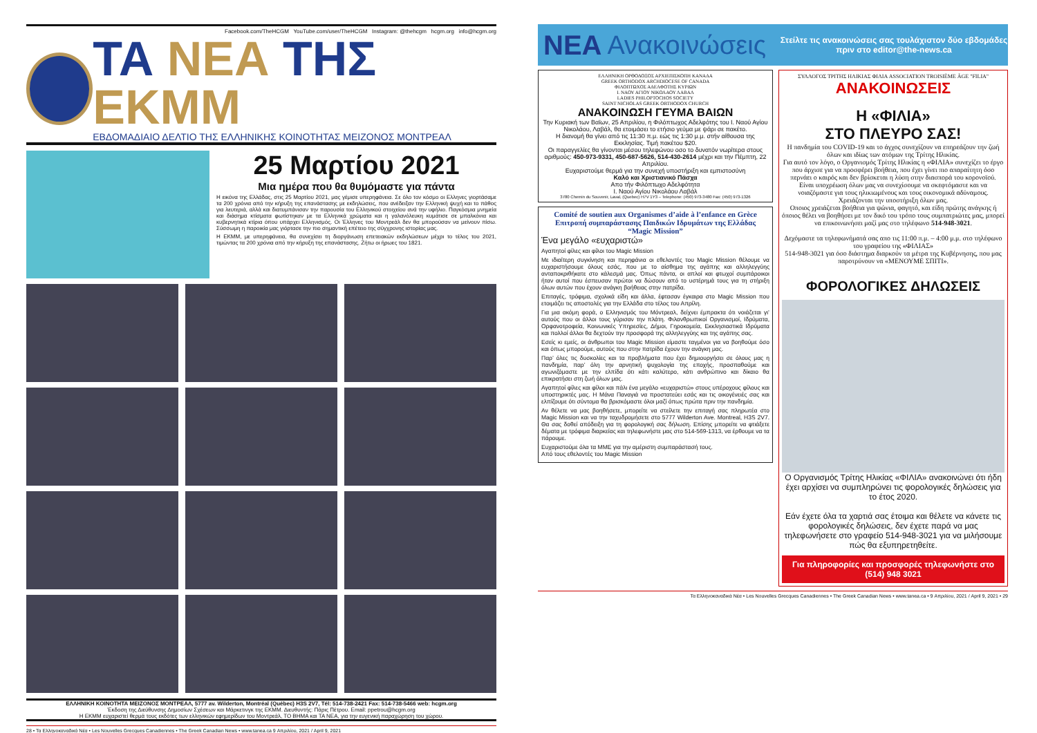Facebook.com/TheHCGM YouTube.com/user/TheHCGM Instagram: @thehcgm hcgm.org info@hcgm.org
ΤΑ ΝΕΑ ΤΗΣ ΕΚΜΜ
ΕΒΔΟΜΑΔΙΑΙΟ ΔΕΛΤΙΟ ΤΗΣ ΕΛΛΗΝΙΚΗΣ ΚΟΙΝΟΤΗΤΑΣ ΜΕΙΖΟΝΟΣ ΜΟΝΤΡΕΑΛ
25 Μαρτίου 2021
Μια ημέρα που θα θυμόμαστε για πάντα
Η εικόνα της Ελλάδας, στις 25 Μαρτίου 2021, μας γέμισε υπερηφάνεια. Σε όλο τον κόσμο οι Ελληνες γιορτάσαμε τα 200 χρόνια από την κήρυξη της επανάστασης με εκδηλώσεις, που ανέδειξαν την Ελληνική ψυχή και το πάθος για λευτεριά, αλλά και διατυμπάνισαν την παρουσία του Ελληνικού στοιχείου ανά την υφήλιο. Παγκόσμια μνημεία και διάσημα κτίσματα φωτίστηκαν με τα Ελληνικά χρώματα και η γαλανόλευκη κυμάτισε σε μπαλκόνια και κυβερνητικά κτίρια όπου υπάρχει Ελληνισμός. Οι Έλληνες του Μοντρεάλ δεν θα μπορούσαν να μείνουν πίσω. Σύσσωμη η παροικία μας γιόρτασε την πιο σημαντική επέτειο της σύγχρονης ιστορίας μας.
Η ΕΚΜΜ, με υπερηφάνεια, θα συνεχίσει τη διοργάνωση επετειακών εκδηλώσεων μέχρι το τέλος του 2021, τιμώντας τα 200 χρόνια από την κήρυξη της επανάστασης. Ζήτω οι ήρωες του 1821.
ΕΛΛΗΝΙΚΗ ΚΟΙΝΟΤΗΤΑ ΜΕΙΖΟΝΟΣ ΜΟΝΤΡΕΑΛ, 5777 av. Wilderton, Montréal (Québec) H3S 2V7, Tél: 514-738-2421 Fax: 514-738-5466 web: hcgm.org
Έκδοση της Διεύθυνσης Δημοσίων Σχέσεων και Μάρκετινγκ της ΕΚΜΜ. Διευθυντής: Πάρις Πέτρου. Email: ppetrou@hcgm.org
Η ΕΚΜΜ ευχαριστεί θερμά τους εκδότες των ελληνικών εφημερίδων του Μοντρεάλ, ΤΟ ΒΗΜΑ και ΤΑ ΝΕΑ, για την ευγενική παραχώρηση του χώρου.
28 • Τα Ελληνοκαναδικά Νέα • Les Nouvelles Grecques Canadiennes • The Greek Canadian News • www.tanea.ca 9 Απριλίου, 2021 / April 9, 2021
ΝΕΑ Ανακοινώσεις Στείλτε τις ανακοινώσεις σας τουλάχιστον δύο εβδομάδες πριν στο editor@the-news.ca
ΕΛΛΗΝΙΚΗ ΟΡΘΟΔΟΞΟΣ ΑΡΧΙΕΠΙΣΚΟΠΗ ΚΑΝΑΔΑ
GREEK ORTHODOX ARCHDIOCESE OF CANADA
ΦΙΛΟΠΤΩΧΟΣ ΑΔΕΛΦΟΤΗΣ ΚΥΡΙΩΝ
Ι. ΝΑΟΥ ΑΓΙΟΥ ΝΙΚΟΛΑΟΥ ΛΑΒΑΛ
LADIES PHILOPTOCHOS SOCIETY
SAINT NICHOLAS GREEK ORTHODOX CHURCH
ΑΝΑΚΟΙΝΩΣΗ ΓΕΥΜΑ ΒΑΙΩΝ
Την Κυριακή των Βαϊων, 25 Απριλίου, η Φιλόπτωχος Αδελφότης του Ι. Ναού Αγίου Νικολάου, Λαβάλ, θα ετοιμάσει το ετήσιο γεύμα με ψάρι σε πακέτο.
Η διανομή θα γίνει από τις 11:30 π.μ. εώς τις 1:30 μ.μ. στήν αίθουσα της Εκκλησίας. Τιμή πακέτου $20.
Οι παραγγελίες θα γίνονται μέσου τηλεφώνου οσο το δυνατόν νωρίτερα στους αριθμούς: 450-973-9331, 450-687-5626, 514-430-2614 μέχρι και την Πέμπτη, 22 Απριλίου.
Ευχαριστούμε θερμά για την συνεχή υποστήριξη και εμπιστοσύνη
Καλό και Χριστιανικό Πάσχα
Απο τήν Φιλόπτωχο Αδελφότητα
Ι. Ναού Αγίου Νικολάου Λαβάλ
3780 Chemin du Souvenir, Laval, (Quebec) H7V 1Y3 – Telephone: (450) 973-3480 Fax: (450) 973-1326
Comité de soutien aux Organismes d’aide à l’enfance en Grèce
Επιτροπή συμπαράστασης Παιδικών Ιδρυμάτων της Ελλάδας
“Magic Mission”
Ένα μεγάλο «ευχαριστώ»
Αγαπητοί φίλες και φίλοι του Magic Mission
Με ιδιαίτερη συγκίνηση και περηφάνια οι εθελοντές του Magic Mission θέλουμε να ευχαριστήσουμε όλους εσάς, που με το αίσθημα της αγάπης και αλληλεγγύης ανταποκριθήκατε στο κάλεσμά μας. Όπως πάντα, οι απλοί και φτωχοί συμπάροικοι ήταν αυτοί που έσπευσαν πρώτοι να δώσουν από το υστέρημά τους για τη στήριξη όλων αυτών που έχουν ανάγκη βοήθειας στην πατρίδα.
Επιταγές, τρόφιμα, σχολικά είδη και άλλα, έφτασαν έγκαιρα στο Magic Mission που ετοιμάζει τις αποστολές για την Ελλάδα στο τέλος του Απρίλη.
Για μια ακόμη φορά, ο Ελληνισμός του Μόντρεαλ, δείχνει έμπρακτα ότι νοιάζεται γι’ αυτούς που οι άλλοι τους γύρισαν την πλάτη. Φιλανθρωπικοί Οργανισμοί, Ιδρύματα, Ορφανοτροφεία, Κοινωνικές Υπηρεσίες, Δήμοι, Γηροκομεία, Εκκλησιαστικά Ιδρύματα και πολλοί άλλοι θα δεχτούν την προσφορά της αλληλεγγύης και της αγάπης σας.
Εσείς κι εμείς, οι άνθρωποι του Magic Mission είμαστε ταγμένοι για να βοηθούμε όσο και όπως μπορούμε, αυτούς που στην πατρίδα έχουν την ανάγκη μας.
Παρ’ όλες τις δυσκολίες και τα προβλήματα που έχει δημιουργήσει σε όλους μας η πανδημία, παρ’ όλη την αρνητική ψυχολογία της εποχής, προσπαθούμε και αγωνιζόμαστε με την ελπίδα ότι κάτι καλύτερο, κάτι ανθρώπινο και δίκαιο θα επικρατήσει στη ζωή όλων μας.
Αγαπητοί φίλες και φίλοι και πάλι ένα μεγάλο «ευχαριστώ» στους υπέροχους φίλους και υποστηρικτές μας. Η Μάνα Παναγιά να προστατεύει εσάς και τις οικογένειές σας και ελπίζουμε ότι σύντομα θα βρισκόμαστε όλοι μαζί όπως πρώτα πριν την πανδημία.
Αν θέλετε να μας βοηθήσετε, μπορείτε να στείλετε την επιταγή σας πληρωτέα στο Magic Mission και να την ταχυδρομήσετε στο 5777 Wilderton Ave. Montreal, H3S 2V7. Θα σας δοθεί απόδειξη για τη φορολογική σας δήλωση. Επίσης μπορείτε να φτιάξετε δέματα με τρόφιμα διαρκείας και τηλεφωνήστε μας στο 514-569-1313, να έρθουμε να τα πάρουμε.
Ευχαριστούμε όλα τα ΜΜΕ για την αμέριστη συμπαράστασή τους.
Από τους εθελοντές του Magic Mission
ΣΥΛΛΟΓΟΣ ΤΡΙΤΗΣ ΗΛΙΚΙΑΣ ΦΙΛΙΑ ASSOCIATION TROISIÈME ÂGE "FILIA" ΑΝΑΚΟΙΝΩΣΕΙΣ
Η «ΦΙΛΙΑ»
ΣΤΟ ΠΛΕΥΡΟ ΣΑΣ!
Η πανδημία του COVID-19 και το άγχος συνεχίζουν να επηρεάζουν την ζωή όλων και ιδίως των ατόμων της Τρίτης Ηλικίας.
Για αυτό τον λόγο, ο Οργανισμός Τρίτης Ηλικίας η «ΦΙΛΙΑ» συνεχίζει το έργο που άρχισε για να προσφέρει βοήθεια, που έχει γίνει πιο απαραίτητη όσο περνάει ο καιρός και δεν βρίσκεται η λύση στην διασπορά του κορονοϊού.
Είναι υποχρέωση όλων μας να συνεχίσουμε να σκεφτόμαστε και να νοιαζόμαστε για τους ηλικιωμένους και τους οικονομικά αδύναμους. Χρειάζονται την υποστήριξη όλων μας.
Οποιος χρειάζεται βοήθεια για ψώνια, φαγητό, και είδη πρώτης ανάγκης ή όποιος θέλει να βοηθήσει με τον δικό του τρόπο τους συμπατριώτες μας, μπορεί να επικοινωνήσει μαζί μας στο τηλέφωνο 514-948-3021.
Δεχόμαστε τα τηλεφωνήματά σας απο τις 11:00 π.μ. – 4:00 μ.μ. στο τηλέφωνο του γραφείου της «ΦΙΛΙΑΣ»
514-948-3021 για όσο διάστημα διαρκούν τα μέτρα της Κυβέρνησης, που μας παροτρύνουν να «ΜΕΝΟΥΜΕ ΣΠΙΤΙ».
ΦΟΡΟΛΟΓΙΚΕΣ ΔΗΛΩΣΕΙΣ
Ο Οργανισμός Τρίτης Ηλικίας «ΦΙΛΙΑ» ανακοινώνει ότι ήδη έχει αρχίσει να συμπληρώνει τις φορολογικές δηλώσεις για το έτος 2020.
Εάν έχετε όλα τα χαρτιά σας έτοιμα και θέλετε να κάνετε τις φορολογικές δηλώσεις, δεν έχετε παρά να μας τηλεφωνήσετε στο γραφείο 514-948-3021 για να μιλήσουμε πώς θα εξυπηρετηθείτε.
Για πληροφορίες και προσφορές τηλεφωνήστε στο (514) 948 3021
Τα Ελληνοκαναδικά Νέα • Les Nouvelles Grecques Canadiennes • The Greek Canadian News • www.tanea.ca • 9 Απριλίου, 2021 / April 9, 2021 • 29